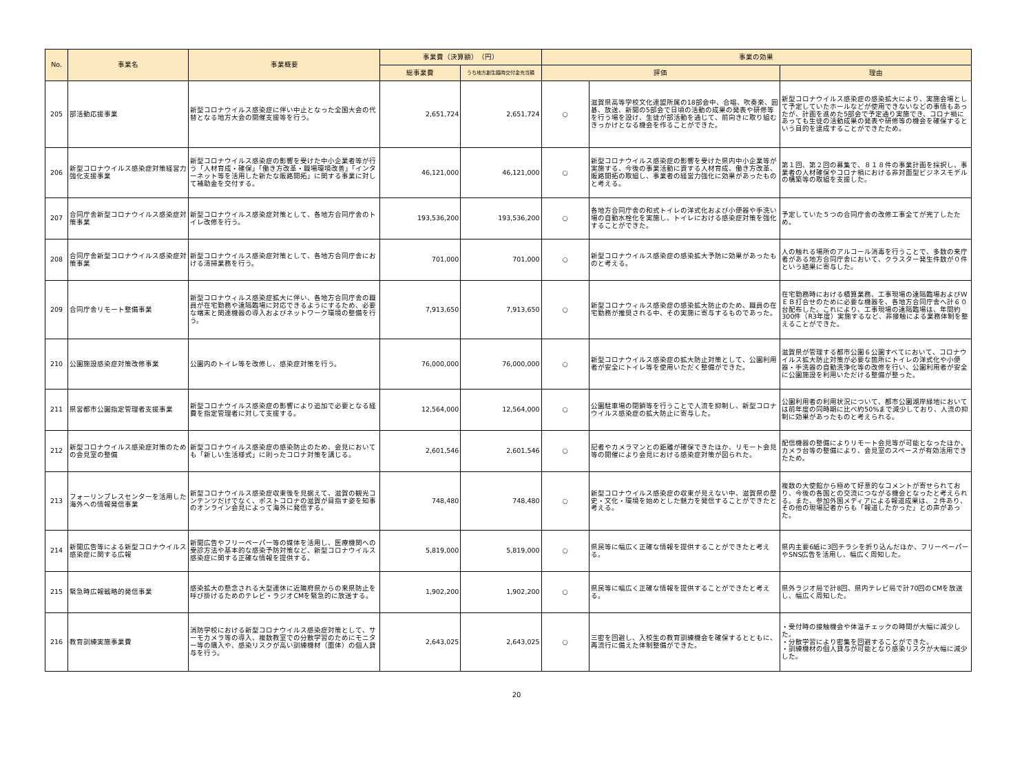| No. | 事業名 | 事業概要 | 事業費（決算額） （円） | | 事業の効果 | | |
| --- | --- | --- | --- | --- | --- | --- | --- |
| | | | 総事業費 | うち地方創生臨時交付金充当額 | 評価 | | 理由 |
| 205 | 部活動応援事業 | 新型コロナウイルス感染症に伴い中止となった全国大会の代替となる地方大会の開催支援等を行う。 | 2,651,724 | 2,651,724 | ○ | 滋賀県高等学校文化連盟所属の18部会中、合唱、吹奏楽、囲碁、放送、新聞の5部会で日頃の活動の成果の発表や研修等を行う場を設け、生徒が部活動を通じて、前向きに取り組むきっかけとなる機会を作ることができた。 | 新型コロナウイルス感染症の感染拡大により、実施会場として予定していたホールなどが使用できないなどの事情もあったが、計画を進めた5部会で予定通り実施でき、コロナ禍にあっても生徒の活動成果の発表や研修等の機会を確保するという目的を達成することができたため。 |
| 206 | 新型コロナウイルス感染症対策経営力強化支援事業 | 新型コロナウイルス感染症の影響を受けた中小企業者等が行う「人材育成・確保」「働き方改革・職場環境改善」「インターネット等を活用した新たな販路開拓」に関する事業に対して補助金を交付する。 | 46,121,000 | 46,121,000 | ○ | 新型コロナウイルス感染症の影響を受けた県内中小企業等が実施する、今後の事業活動に資する人材育成、働き方改革、販路開拓の取組し、事業者の経営力強化に効果があったものと考える。 | 第１回、第２回の募集で、８１８件の事業計画を採択し、事業者の人材確保やコロナ禍における非対面型ビジネスモデルの構築等の取組を支援した。 |
| 207 | 合同庁舎新型コロナウイルス感染症対策事業 | 新型コロナウイルス感染症対策として、各地方合同庁舎のトイレ改修を行う。 | 193,536,200 | 193,536,200 | ○ | 各地方合同庁舎の和式トイレの洋式化および小便器や手洗い場の自動水栓化を実施し、トイレにおける感染症対策を強化することができた。 | 予定していた５つの合同庁舎の改修工事全てが完了したため。 |
| 208 | 合同庁舎新型コロナウイルス感染症対策事業 | 新型コロナウイルス感染症対策として、各地方合同庁舎における清掃業務を行う。 | 701,000 | 701,000 | ○ | 新型コロナウイルス感染症の感染拡大予防に効果があったものと考える。 | 人の触れる場所のアルコール消毒を行うことで、多数の来庁者がある地方合同庁舎において、クラスター発生件数が０件という結果に寄与した。 |
| 209 | 合同庁舎リモート整備事業 | 新型コロナウィルス感染症拡大に伴い、各地方合同庁舎の職員が在宅勤務や遠隔臨場に対応できるようにするため、必要な端末と関連機器の導入およびネットワーク環境の整備を行う。 | 7,913,650 | 7,913,650 | ○ | 新型コロナウィルス感染症の感染拡大防止のため、職員の在宅勤務が推奨される中、その実施に寄与するものであった。 | 在宅勤務時における積算業務、工事現場の遠隔臨場およびＷＥＢ打合せのために必要な機器を、各地方合同庁舎へ計６０台配布した。これにより、工事現場の遠隔臨場は、年間約300件（R3年度）実施するなど、非接触による業務体制を整えることができた。 |
| 210 | 公園施設感染症対策改修事業 | 公園内のトイレ等を改修し、感染症対策を行う。 | 76,000,000 | 76,000,000 | ○ | 新型コロナウイルス感染症の拡大防止対策として、公園利用者が安全にトイレ等を使用いただく整備ができた。 | 滋賀県が管理する都市公園６公園すべてにおいて、コロナウイルス拡大防止対策が必要な箇所にトイレの洋式化や小便器・手洗器の自動洗浄化等の改修を行い、公園利用者が安全に公園施設を利用いただける整備が整った。 |
| 211 | 県営都市公園指定管理者支援事業 | 新型コロナウイルス感染症の影響により追加で必要となる経費を指定管理者に対して支援する。 | 12,564,000 | 12,564,000 | ○ | 公園駐車場の閉鎖等を行うことで人流を抑制し、新型コロナウイルス感染症の拡大防止に寄与した。 | 公園利用者の利用状況について、都市公園湖岸緑地においては前年度の同時期に比べ約50%まで減少しており、人流の抑制に効果があったものと考えられる。 |
| 212 | 新型コロナウイルス感染症対策のための会見室の整備 | 新型コロナウイルス感染症の感染防止のため、会見においても「新しい生活様式」に則ったコロナ対策を講じる。 | 2,601,546 | 2,601,546 | ○ | 記者やカメラマンとの距離が確保できたほか、リモート会見等の開催により会見における感染症対策が図られた。 | 配信機器の整備によりリモート会見等が可能となったほか、カメラ台等の整備により、会見室のスペースが有効活用できたため。 |
| 213 | フォーリンプレスセンターを活用した海外への情報発信事業 | 新型コロナウイルス感染症収束後を見据えて、滋賀の観光コンテンツだけでなく、ポストコロナの滋賀が目指す姿を知事のオンライン会見によって海外に発信する。 | 748,480 | 748,480 | ○ | 新型コロナウイルス感染症の収束が見えない中、滋賀県の歴史・文化・環境を始めとした魅力を発信することができたと考える。 | 複数の大使館から極めて好意的なコメントが寄せられており、今後の各国との交流につながる機会となったと考えられる。また、参加外国メディアによる報道成果は、２件あり、その他の現場記者からも「報道したかった」との声があった。 |
| 214 | 新聞広告等による新型コロナウイルス感染症に関する広報 | 新聞広告やフリーペーパー等の媒体を活用し、医療機関への受診方法や基本的な感染予防対策など、新型コロナウイルス感染症に関する正確な情報を提供する。 | 5,819,000 | 5,819,000 | ○ | 県民等に幅広く正確な情報を提供することができたと考える。 | 県内主要6紙に3回チラシを折り込んだほか、フリーペーパーやSNS広告を活用し、幅広く周知した。 |
| 215 | 緊急時広報戦略的発信事業 | 感染拡大の懸念される大型連休に近隣府県からの来県防止を呼び掛けるためのテレビ・ラジオCMを緊急的に放送する。 | 1,902,200 | 1,902,200 | ○ | 県民等に幅広く正確な情報を提供することができたと考える。 | 県外ラジオ局で計8回、県内テレビ局で計70回のCMを放送し、幅広く周知した。 |
| 216 | 教育訓練実施事業費 | 消防学校における新型コロナウイルス感染症対策として、サーモカメラ等の導入、複数教室での分散学習のためにモニター等の購入や、感染リスクが高い訓練機材（面体）の個人貸与を行う。 | 2,643,025 | 2,643,025 | ○ | 三密を回避し、入校生の教育訓練機会を確保するとともに、再流行に備えた体制整備ができた。 | ・受付時の接触機会や体温チェックの時間が大幅に減少した。 ・分散学習により密集を回避することができた。 ・訓練機材の個人貸与が可能となり感染リスクが大幅に減少した。 |
20